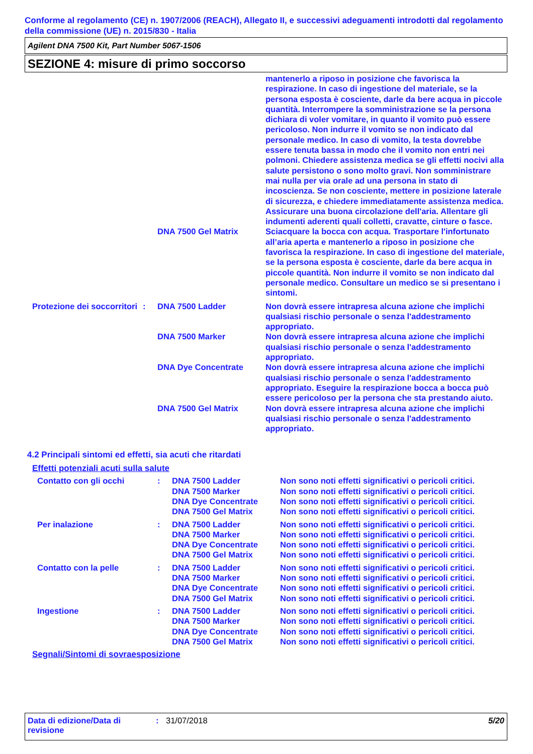Conforme al regolamento (CE) n. 1907/2006 (REACH), Allegato II, e successivi adeguamenti introdotti dal regolamento della commissione (UE) n. 2015/830 - Italia
Agilent DNA 7500 Kit, Part Number 5067-1506
SEZIONE 4: misure di primo soccorso
| | | | mantenerlo a riposo in posizione che favorisca la respirazione. In caso di ingestione del materiale, se la persona esposta è cosciente, darle da bere acqua in piccole quantità. Interrompere la somministrazione se la persona dichiara di voler vomitare, in quanto il vomito può essere pericoloso. Non indurre il vomito se non indicato dal personale medico. In caso di vomito, la testa dovrebbe essere tenuta bassa in modo che il vomito non entri nei polmoni. Chiedere assistenza medica se gli effetti nocivi alla salute persistono o sono molto gravi. Non somministrare mai nulla per via orale ad una persona in stato di incoscienza. Se non cosciente, mettere in posizione laterale di sicurezza, e chiedere immediatamente assistenza medica. Assicurare una buona circolazione dell'aria. Allentare gli indumenti aderenti quali colletti, cravatte, cinture o fasce. |
| | | DNA 7500 Gel Matrix | Sciacquare la bocca con acqua. Trasportare l'infortunato all’aria aperta e mantenerlo a riposo in posizione che favorisca la respirazione. In caso di ingestione del materiale, se la persona esposta è cosciente, darle da bere acqua in piccole quantità. Non indurre il vomito se non indicato dal personale medico. Consultare un medico se si presentano i sintomi. |
| Protezione dei soccorritori | : | DNA 7500 Ladder | Non dovrà essere intrapresa alcuna azione che implichi qualsiasi rischio personale o senza l'addestramento appropriato. |
| | | DNA 7500 Marker | Non dovrà essere intrapresa alcuna azione che implichi qualsiasi rischio personale o senza l'addestramento appropriato. |
| | | DNA Dye Concentrate | Non dovrà essere intrapresa alcuna azione che implichi qualsiasi rischio personale o senza l'addestramento appropriato. Eseguire la respirazione bocca a bocca può essere pericoloso per la persona che sta prestando aiuto. |
| | | DNA 7500 Gel Matrix | Non dovrà essere intrapresa alcuna azione che implichi qualsiasi rischio personale o senza l'addestramento appropriato. |
4.2 Principali sintomi ed effetti, sia acuti che ritardati
Effetti potenziali acuti sulla salute
| Contatto con gli occhi | : | DNA 7500 Ladder DNA 7500 Marker DNA Dye Concentrate DNA 7500 Gel Matrix | Non sono noti effetti significativi o pericoli critici. Non sono noti effetti significativi o pericoli critici. Non sono noti effetti significativi o pericoli critici. Non sono noti effetti significativi o pericoli critici. |
| Per inalazione | : | DNA 7500 Ladder DNA 7500 Marker DNA Dye Concentrate DNA 7500 Gel Matrix | Non sono noti effetti significativi o pericoli critici. Non sono noti effetti significativi o pericoli critici. Non sono noti effetti significativi o pericoli critici. Non sono noti effetti significativi o pericoli critici. |
| Contatto con la pelle | : | DNA 7500 Ladder DNA 7500 Marker DNA Dye Concentrate DNA 7500 Gel Matrix | Non sono noti effetti significativi o pericoli critici. Non sono noti effetti significativi o pericoli critici. Non sono noti effetti significativi o pericoli critici. Non sono noti effetti significativi o pericoli critici. |
| Ingestione | : | DNA 7500 Ladder DNA 7500 Marker DNA Dye Concentrate DNA 7500 Gel Matrix | Non sono noti effetti significativi o pericoli critici. Non sono noti effetti significativi o pericoli critici. Non sono noti effetti significativi o pericoli critici. Non sono noti effetti significativi o pericoli critici. |
Segnali/Sintomi di sovraesposizione
Data di edizione/Data di revisione
: 31/07/2018 5/20